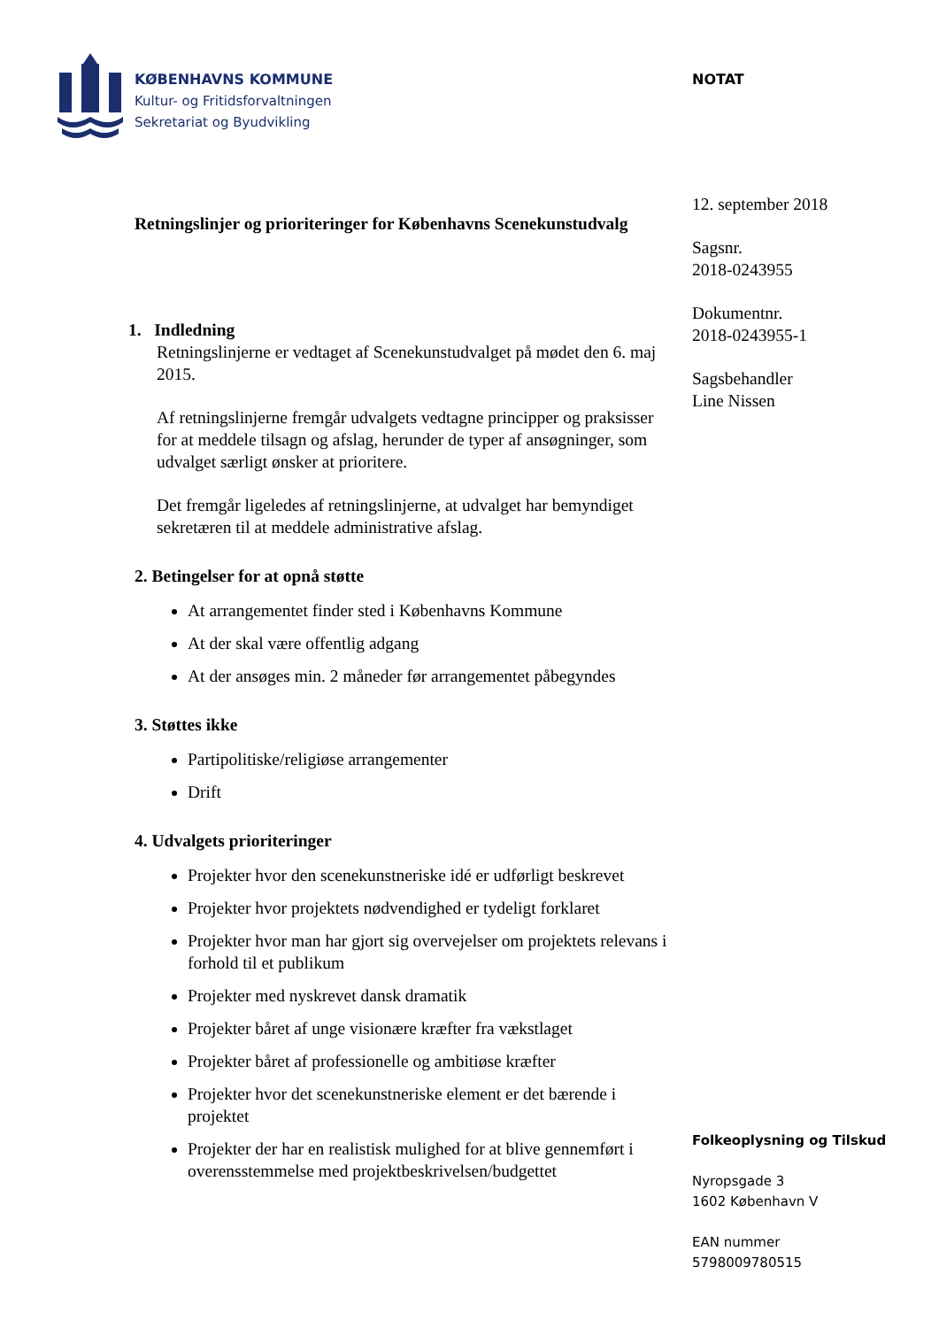KØBENHAVNS KOMMUNE
Kultur- og Fritidsforvaltningen
Sekretariat og Byudvikling
NOTAT
12. september 2018
Sagsnr.
2018-0243955
Dokumentnr.
2018-0243955-1
Sagsbehandler
Line Nissen
Retningslinjer og prioriteringer for Københavns Scenekunstudvalg
1. Indledning
Retningslinjerne er vedtaget af Scenekunstudvalget på mødet den 6. maj 2015.
Af retningslinjerne fremgår udvalgets vedtagne principper og praksisser for at meddele tilsagn og afslag, herunder de typer af ansøgninger, som udvalget særligt ønsker at prioritere.
Det fremgår ligeledes af retningslinjerne, at udvalget har bemyndiget sekretæren til at meddele administrative afslag.
2. Betingelser for at opnå støtte
At arrangementet finder sted i Københavns Kommune
At der skal være offentlig adgang
At der ansøges min. 2 måneder før arrangementet påbegyndes
3. Støttes ikke
Partipolitiske/religiøse arrangementer
Drift
4. Udvalgets prioriteringer
Projekter hvor den scenekunstneriske idé er udførligt beskrevet
Projekter hvor projektets nødvendighed er tydeligt forklaret
Projekter hvor man har gjort sig overvejelser om projektets relevans i forhold til et publikum
Projekter med nyskrevet dansk dramatik
Projekter båret af unge visionære kræfter fra vækstlaget
Projekter båret af professionelle og ambitiøse kræfter
Projekter hvor det scenekunstneriske element er det bærende i projektet
Projekter der har en realistisk mulighed for at blive gennemført i overensstemmelse med projektbeskrivelsen/budgettet
Folkeoplysning og Tilskud
Nyropsgade 3
1602 København V
EAN nummer
5798009780515